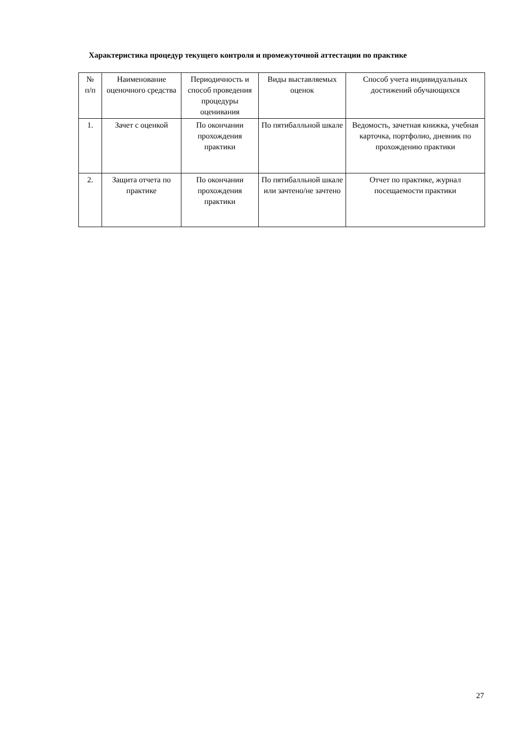Характеристика процедур текущего контроля и промежуточной аттестации по практике
| № п/п | Наименование оценочного средства | Периодичность и способ проведения процедуры оценивания | Виды выставляемых оценок | Способ учета индивидуальных достижений обучающихся |
| --- | --- | --- | --- | --- |
| 1. | Зачет с оценкой | По окончании прохождения практики | По пятибалльной шкале | Ведомость, зачетная книжка, учебная карточка, портфолио, дневник по прохождению практики |
| 2. | Защита отчета по практике | По окончании прохождения практики | По пятибалльной шкале или зачтено/не зачтено | Отчет по практике, журнал посещаемости практики |
27